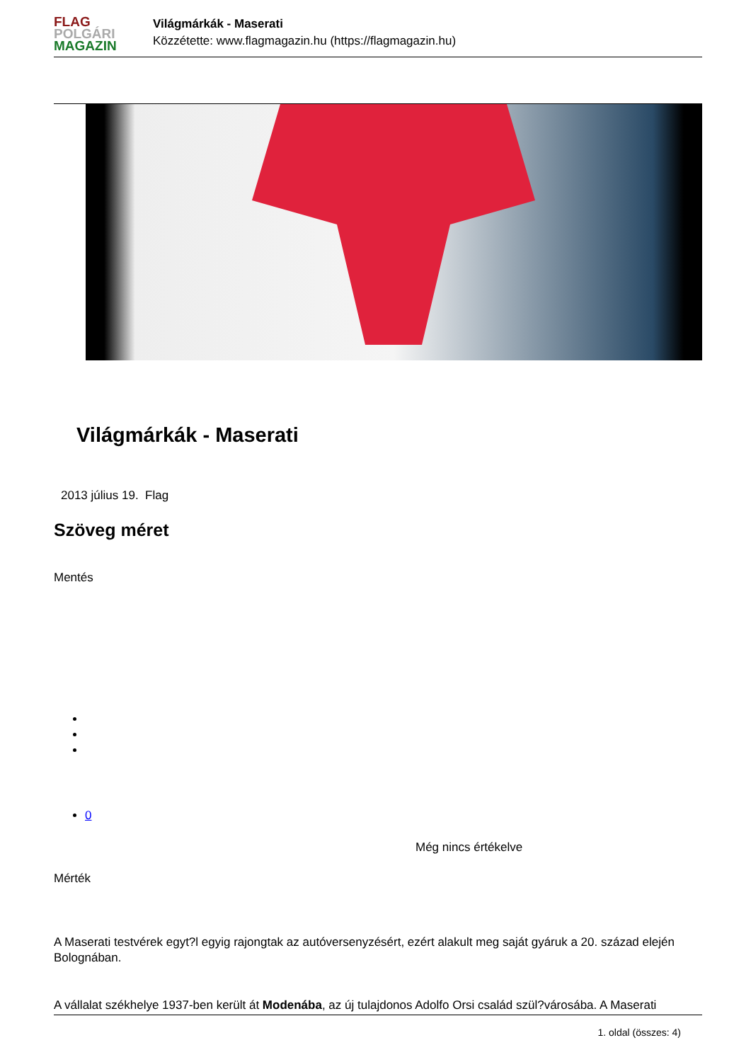FLAG
POLGÁRI
MAGAZIN
Világmárkák - Maserati
Közzétette: www.flagmagazin.hu (https://flagmagazin.hu)
Világmárkák - Maserati
2013 július 19. Flag
Szöveg méret
Mentés
0
Még nincs értékelve
Mérték
A Maserati testvérek egyt?l egyig rajongtak az autóversenyzésért, ezért alakult meg saját gyáruk a 20. század elején Bolognában.
A vállalat székhelye 1937-ben került át Modenába, az új tulajdonos Adolfo Orsi család szül?városába. A Maserati
1. oldal (összes: 4)